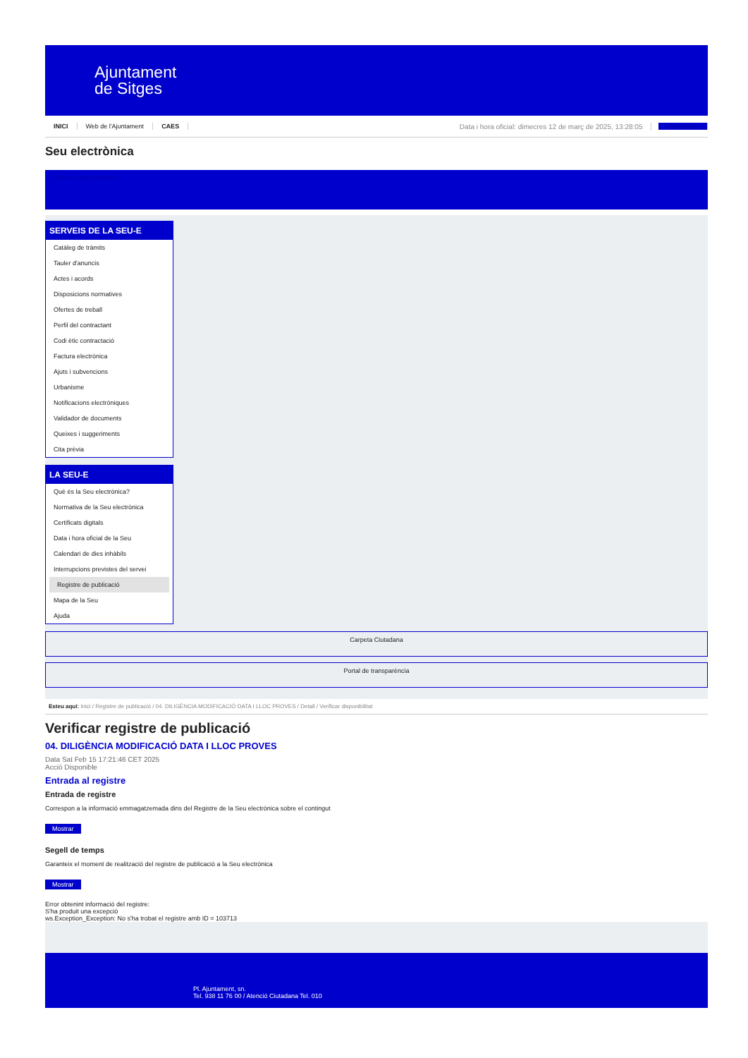Ajuntament
de Sitges
INICI Web de l'Ajuntament CAES Data i hora oficial: dimecres 12 de març de 2025, 13:28:05 Sincronitza
Seu electrònica
Obtenir còpia autèntica
SERVEIS DE LA SEU-E
Catàleg de tràmits
Tauler d'anuncis
Actes i acords
Disposicions normatives
Ofertes de treball
Perfil del contractant
Codi ètic contractació
Factura electrònica
Ajuts i subvencions
Urbanisme
Notificacions electròniques
Validador de documents
Queixes i suggeriments
Cita prèvia
LA SEU-E
Què és la Seu electrònica?
Normativa de la Seu electrònica
Certificats digitals
Data i hora oficial de la Seu
Calendari de dies inhàbils
Interrupcions previstes del servei
Registre de publicació
Mapa de la Seu
Ajuda
Carpeta Ciutadana
Portal de transparència
Esteu aquí: Inici / Registre de publicació / 04. DILIGÈNCIA MODIFICACIÓ DATA I LLOC PROVES / Detall / Verificar disponibilitat
Verificar registre de publicació
04. DILIGÈNCIA MODIFICACIÓ DATA I LLOC PROVES
Data Sat Feb 15 17:21:46 CET 2025
Acció Disponible
Entrada al registre
Entrada de registre
Correspon a la informació emmagatzemada dins del Registre de la Seu electrònica sobre el contingut
Mostrar
Segell de temps
Garanteix el moment de realització del registre de publicació a la Seu electrònica
Mostrar
Error obtenint informació del registre:
S'ha produit una excepció
ws.Exception_Exception: No s'ha trobat el registre amb ID = 103713
Pl. Ajuntament, sn.
Tel. 938 11 76 00 / Atenció Ciutadana Tel. 010